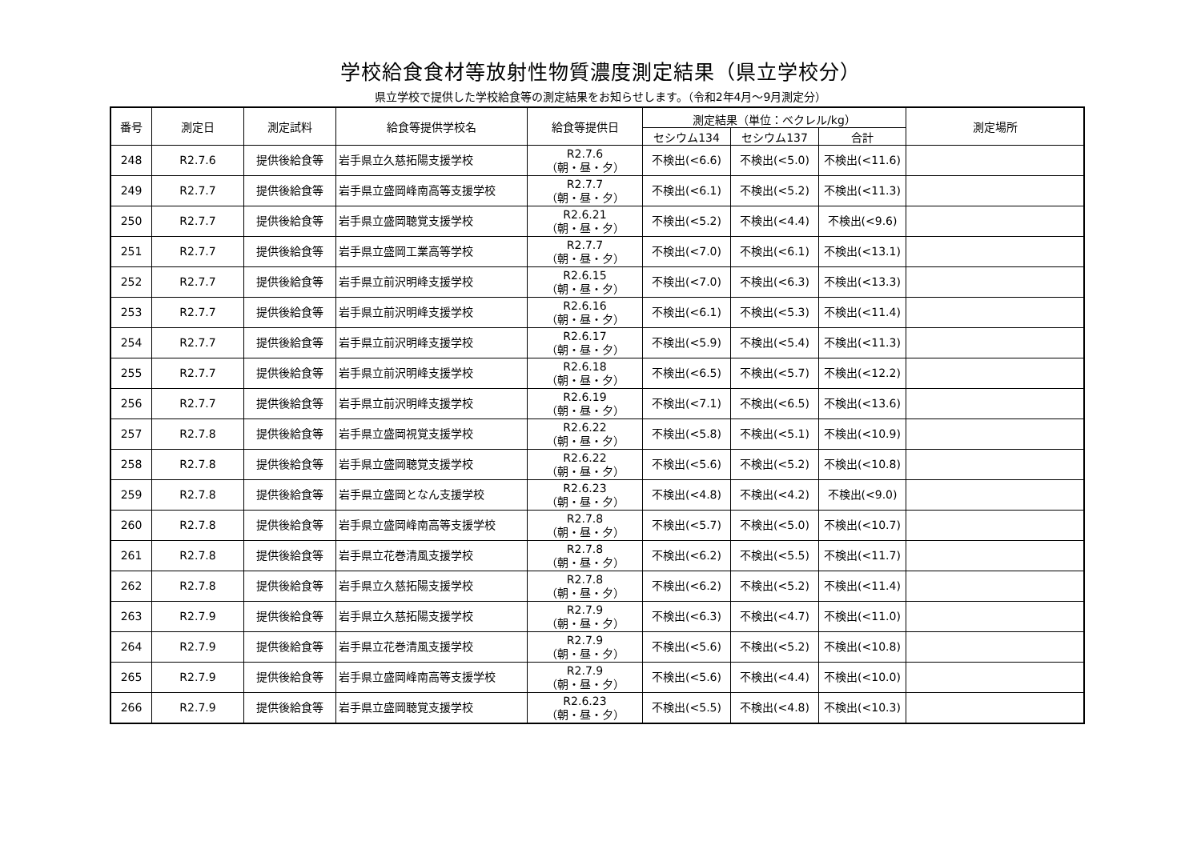学校給食食材等放射性物質濃度測定結果（県立学校分）
県立学校で提供した学校給食等の測定結果をお知らせします。（令和2年4月～9月測定分）
| 番号 | 測定日 | 測定試料 | 給食等提供学校名 | 給食等提供日 | 測定結果（単位：ベクレル/kg） | | | 測定場所 |
| --- | --- | --- | --- | --- | --- | --- | --- | --- |
| | | | | | セシウム134 | セシウム137 | 合計 | |
| 248 | R2.7.6 | 提供後給食等 | 岩手県立久慈拓陽支援学校 | R2.7.6 （朝・昼・夕） | 不検出(<6.6) | 不検出(<5.0) | 不検出(<11.6) | |
| 249 | R2.7.7 | 提供後給食等 | 岩手県立盛岡峰南高等支援学校 | R2.7.7 （朝・昼・夕） | 不検出(<6.1) | 不検出(<5.2) | 不検出(<11.3) | |
| 250 | R2.7.7 | 提供後給食等 | 岩手県立盛岡聴覚支援学校 | R2.6.21 （朝・昼・夕） | 不検出(<5.2) | 不検出(<4.4) | 不検出(<9.6) | |
| 251 | R2.7.7 | 提供後給食等 | 岩手県立盛岡工業高等学校 | R2.7.7 （朝・昼・夕） | 不検出(<7.0) | 不検出(<6.1) | 不検出(<13.1) | |
| 252 | R2.7.7 | 提供後給食等 | 岩手県立前沢明峰支援学校 | R2.6.15 （朝・昼・夕） | 不検出(<7.0) | 不検出(<6.3) | 不検出(<13.3) | |
| 253 | R2.7.7 | 提供後給食等 | 岩手県立前沢明峰支援学校 | R2.6.16 （朝・昼・夕） | 不検出(<6.1) | 不検出(<5.3) | 不検出(<11.4) | |
| 254 | R2.7.7 | 提供後給食等 | 岩手県立前沢明峰支援学校 | R2.6.17 （朝・昼・夕） | 不検出(<5.9) | 不検出(<5.4) | 不検出(<11.3) | |
| 255 | R2.7.7 | 提供後給食等 | 岩手県立前沢明峰支援学校 | R2.6.18 （朝・昼・夕） | 不検出(<6.5) | 不検出(<5.7) | 不検出(<12.2) | |
| 256 | R2.7.7 | 提供後給食等 | 岩手県立前沢明峰支援学校 | R2.6.19 （朝・昼・夕） | 不検出(<7.1) | 不検出(<6.5) | 不検出(<13.6) | |
| 257 | R2.7.8 | 提供後給食等 | 岩手県立盛岡視覚支援学校 | R2.6.22 （朝・昼・夕） | 不検出(<5.8) | 不検出(<5.1) | 不検出(<10.9) | |
| 258 | R2.7.8 | 提供後給食等 | 岩手県立盛岡聴覚支援学校 | R2.6.22 （朝・昼・夕） | 不検出(<5.6) | 不検出(<5.2) | 不検出(<10.8) | |
| 259 | R2.7.8 | 提供後給食等 | 岩手県立盛岡となん支援学校 | R2.6.23 （朝・昼・夕） | 不検出(<4.8) | 不検出(<4.2) | 不検出(<9.0) | |
| 260 | R2.7.8 | 提供後給食等 | 岩手県立盛岡峰南高等支援学校 | R2.7.8 （朝・昼・夕） | 不検出(<5.7) | 不検出(<5.0) | 不検出(<10.7) | |
| 261 | R2.7.8 | 提供後給食等 | 岩手県立花巻清風支援学校 | R2.7.8 （朝・昼・夕） | 不検出(<6.2) | 不検出(<5.5) | 不検出(<11.7) | |
| 262 | R2.7.8 | 提供後給食等 | 岩手県立久慈拓陽支援学校 | R2.7.8 （朝・昼・夕） | 不検出(<6.2) | 不検出(<5.2) | 不検出(<11.4) | |
| 263 | R2.7.9 | 提供後給食等 | 岩手県立久慈拓陽支援学校 | R2.7.9 （朝・昼・夕） | 不検出(<6.3) | 不検出(<4.7) | 不検出(<11.0) | |
| 264 | R2.7.9 | 提供後給食等 | 岩手県立花巻清風支援学校 | R2.7.9 （朝・昼・夕） | 不検出(<5.6) | 不検出(<5.2) | 不検出(<10.8) | |
| 265 | R2.7.9 | 提供後給食等 | 岩手県立盛岡峰南高等支援学校 | R2.7.9 （朝・昼・夕） | 不検出(<5.6) | 不検出(<4.4) | 不検出(<10.0) | |
| 266 | R2.7.9 | 提供後給食等 | 岩手県立盛岡聴覚支援学校 | R2.6.23 （朝・昼・夕） | 不検出(<5.5) | 不検出(<4.8) | 不検出(<10.3) | |